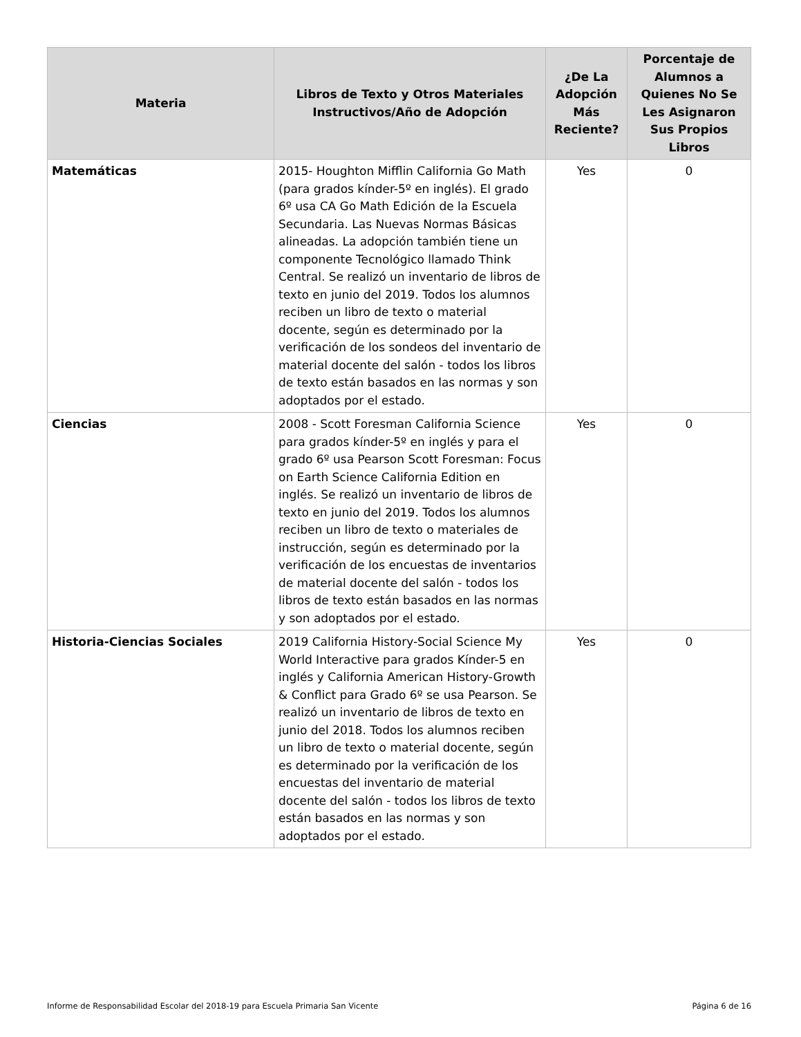| Materia | Libros de Texto y Otros Materiales Instructivos/Año de Adopción | ¿De La Adopción Más Reciente? | Porcentaje de Alumnos a Quienes No Se Les Asignaron Sus Propios Libros |
| --- | --- | --- | --- |
| Matemáticas | 2015- Houghton Mifflin California Go Math (para grados kínder-5º en inglés). El grado 6º usa CA Go Math Edición de la Escuela Secundaria. Las Nuevas Normas Básicas alineadas. La adopción también tiene un componente Tecnológico llamado Think Central. Se realizó un inventario de libros de texto en junio del 2019. Todos los alumnos reciben un libro de texto o material docente, según es determinado por la verificación de los sondeos del inventario de material docente del salón - todos los libros de texto están basados en las normas y son adoptados por el estado. | Yes | 0 |
| Ciencias | 2008 - Scott Foresman California Science para grados kínder-5º en inglés y para el grado 6º usa Pearson Scott Foresman: Focus on Earth Science California Edition en inglés. Se realizó un inventario de libros de texto en junio del 2019. Todos los alumnos reciben un libro de texto o materiales de instrucción, según es determinado por la verificación de los encuestas de inventarios de material docente del salón - todos los libros de texto están basados en las normas y son adoptados por el estado. | Yes | 0 |
| Historia-Ciencias Sociales | 2019 California History-Social Science My World Interactive para grados Kínder-5 en inglés y California American History-Growth & Conflict para Grado 6º se usa Pearson. Se realizó un inventario de libros de texto en junio del 2018. Todos los alumnos reciben un libro de texto o material docente, según es determinado por la verificación de los encuestas del inventario de material docente del salón - todos los libros de texto están basados en las normas y son adoptados por el estado. | Yes | 0 |
Informe de Responsabilidad Escolar del 2018-19 para Escuela Primaria San Vicente Página 6 de 16